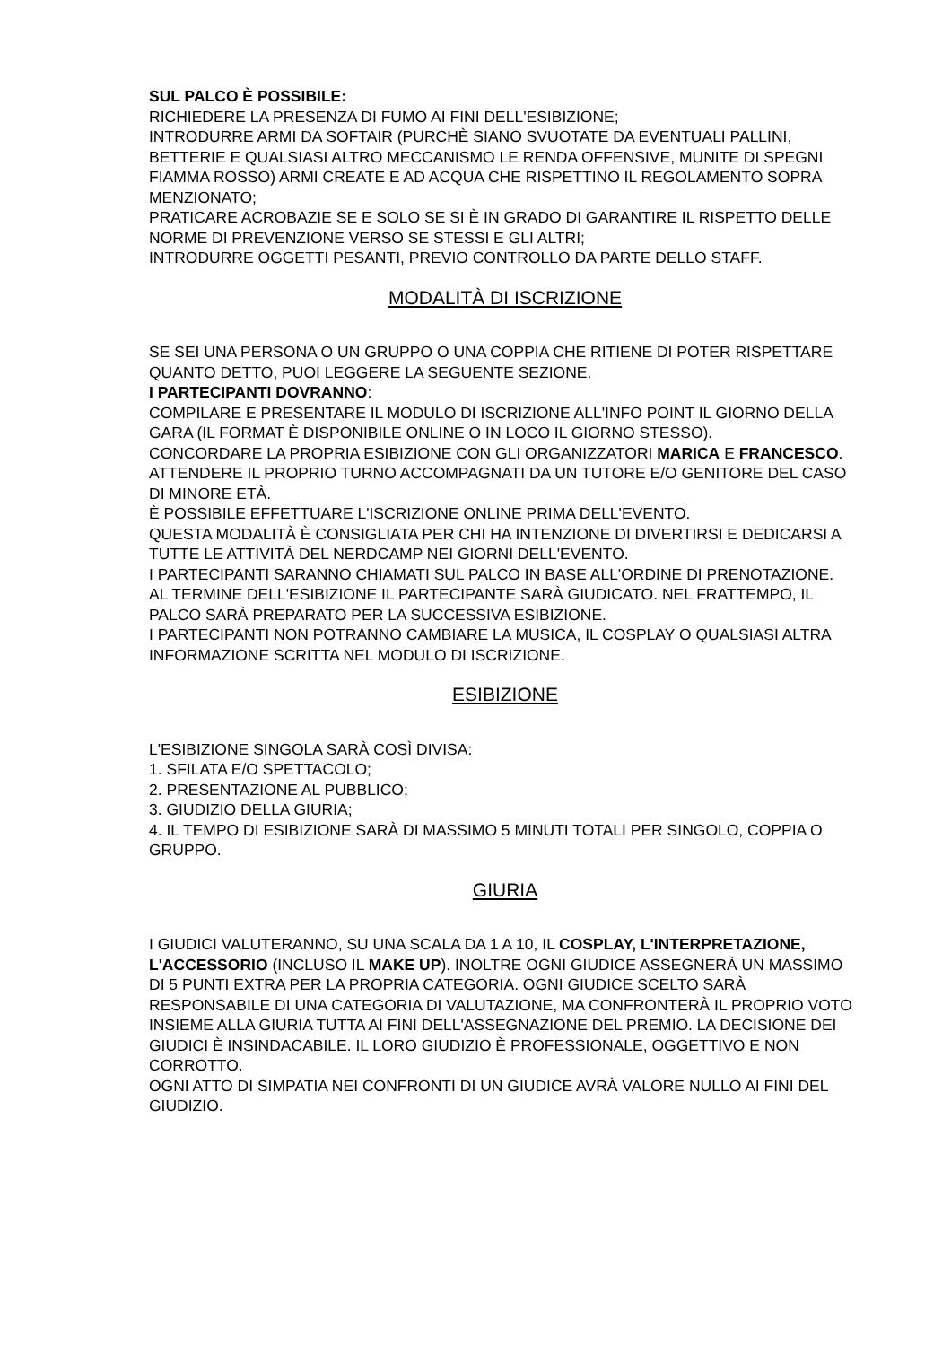SUL PALCO È POSSIBILE:
RICHIEDERE LA PRESENZA DI FUMO AI FINI DELL'ESIBIZIONE;
INTRODURRE ARMI DA SOFTAIR (PURCHÈ SIANO SVUOTATE DA EVENTUALI PALLINI, BETTERIE E QUALSIASI ALTRO MECCANISMO LE RENDA OFFENSIVE, MUNITE DI SPEGNI FIAMMA ROSSO) ARMI CREATE E AD ACQUA CHE RISPETTINO IL REGOLAMENTO SOPRA MENZIONATO;
PRATICARE ACROBAZIE SE E SOLO SE SI È IN GRADO DI GARANTIRE IL RISPETTO DELLE NORME DI PREVENZIONE VERSO SE STESSI E GLI ALTRI;
INTRODURRE OGGETTI PESANTI, PREVIO CONTROLLO DA PARTE DELLO STAFF.
MODALITÀ DI ISCRIZIONE
SE SEI UNA PERSONA O UN GRUPPO O UNA COPPIA CHE RITIENE DI POTER RISPETTARE QUANTO DETTO, PUOI LEGGERE LA SEGUENTE SEZIONE.
I PARTECIPANTI DOVRANNO:
COMPILARE E PRESENTARE IL MODULO DI ISCRIZIONE ALL'INFO POINT IL GIORNO DELLA GARA (IL FORMAT È DISPONIBILE ONLINE O IN LOCO IL GIORNO STESSO).
CONCORDARE LA PROPRIA ESIBIZIONE CON GLI ORGANIZZATORI MARICA E FRANCESCO.
ATTENDERE IL PROPRIO TURNO ACCOMPAGNATI DA UN TUTORE E/O GENITORE DEL CASO DI MINORE ETÀ.
È POSSIBILE EFFETTUARE L'ISCRIZIONE ONLINE PRIMA DELL'EVENTO.
QUESTA MODALITÀ È CONSIGLIATA PER CHI HA INTENZIONE DI DIVERTIRSI E DEDICARSI A TUTTE LE ATTIVITÀ DEL NERDCAMP NEI GIORNI DELL'EVENTO.
I PARTECIPANTI SARANNO CHIAMATI SUL PALCO IN BASE ALL'ORDINE DI PRENOTAZIONE.
AL TERMINE DELL'ESIBIZIONE IL PARTECIPANTE SARÀ GIUDICATO. NEL FRATTEMPO, IL PALCO SARÀ PREPARATO PER LA SUCCESSIVA ESIBIZIONE.
I PARTECIPANTI NON POTRANNO CAMBIARE LA MUSICA, IL COSPLAY O QUALSIASI ALTRA INFORMAZIONE SCRITTA NEL MODULO DI ISCRIZIONE.
ESIBIZIONE
L'ESIBIZIONE SINGOLA SARÀ COSÌ DIVISA:
1. SFILATA E/O SPETTACOLO;
2. PRESENTAZIONE AL PUBBLICO;
3. GIUDIZIO DELLA GIURIA;
4. IL TEMPO DI ESIBIZIONE SARÀ DI MASSIMO 5 MINUTI TOTALI PER SINGOLO, COPPIA O GRUPPO.
GIURIA
I GIUDICI VALUTERANNO, SU UNA SCALA DA 1 A 10, IL COSPLAY, L'INTERPRETAZIONE, L'ACCESSORIO (INCLUSO IL MAKE UP). INOLTRE OGNI GIUDICE ASSEGNERÀ UN MASSIMO DI 5 PUNTI EXTRA PER LA PROPRIA CATEGORIA. OGNI GIUDICE SCELTO SARÀ RESPONSABILE DI UNA CATEGORIA DI VALUTAZIONE, MA CONFRONTERÀ IL PROPRIO VOTO INSIEME ALLA GIURIA TUTTA AI FINI DELL'ASSEGNAZIONE DEL PREMIO. LA DECISIONE DEI GIUDICI È INSINDACABILE. IL LORO GIUDIZIO È PROFESSIONALE, OGGETTIVO E NON CORROTTO.
OGNI ATTO DI SIMPATIA NEI CONFRONTI DI UN GIUDICE AVRÀ VALORE NULLO AI FINI DEL GIUDIZIO.